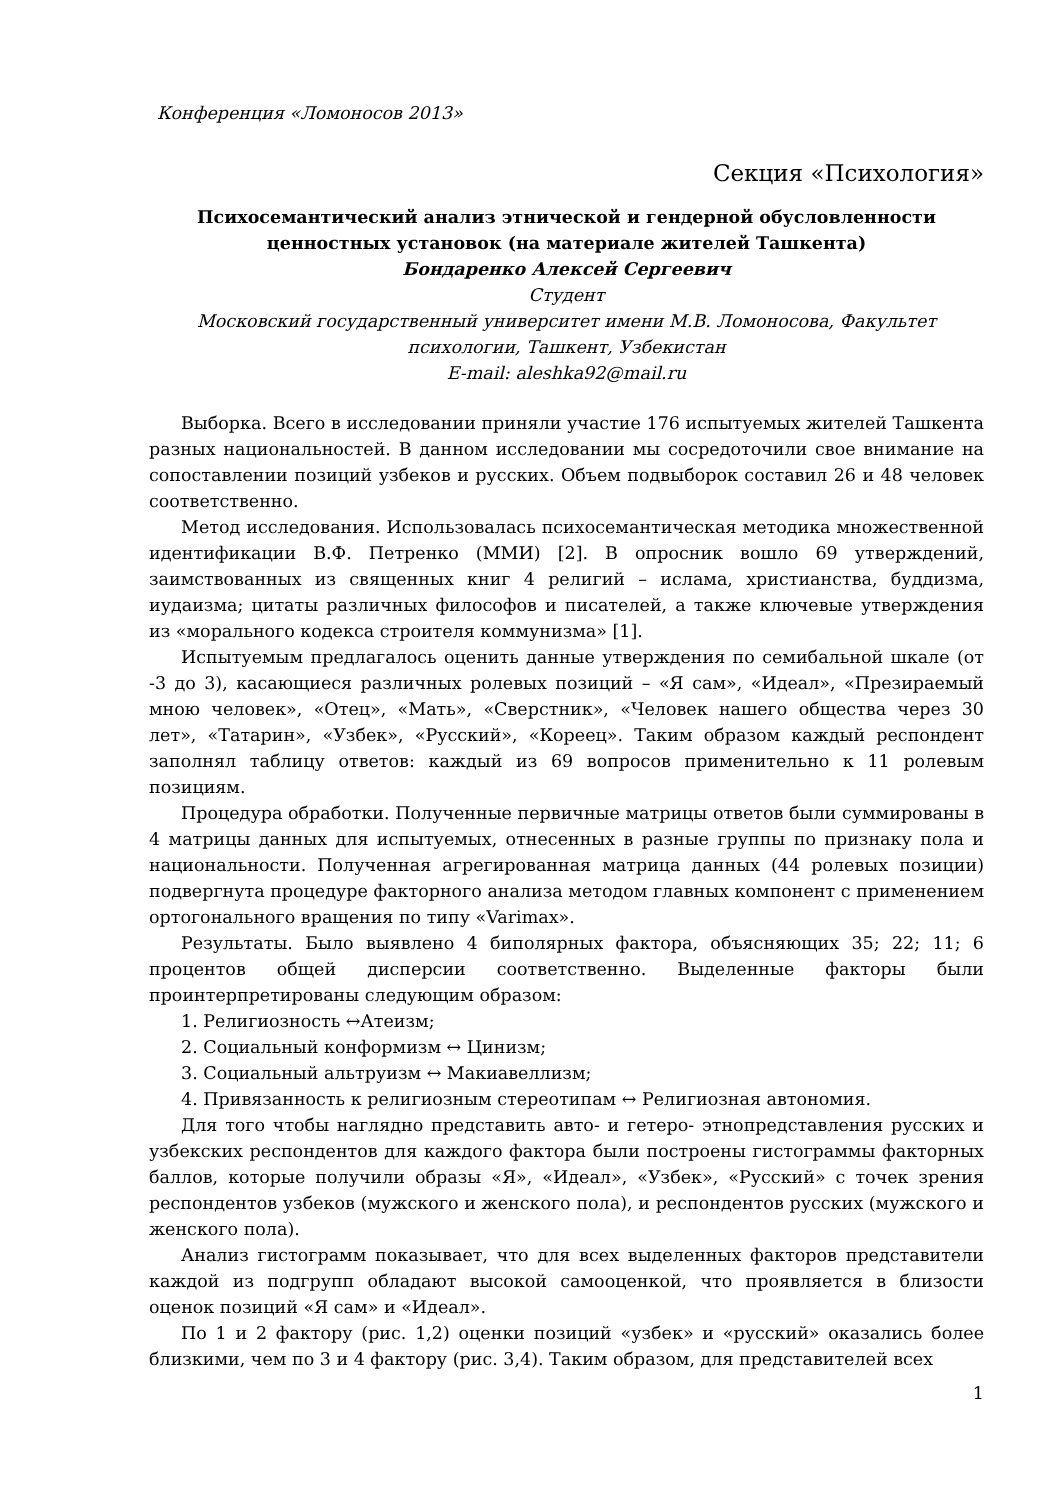Конференция «Ломоносов 2013»
Секция «Психология»
Психосемантический анализ этнической и гендерной обусловленности ценностных установок (на материале жителей Ташкента)
Бондаренко Алексей Сергеевич
Студент
Московский государственный университет имени М.В. Ломоносова, Факультет психологии, Ташкент, Узбекистан
E-mail: aleshka92@mail.ru
Выборка. Всего в исследовании приняли участие 176 испытуемых жителей Ташкента разных национальностей. В данном исследовании мы сосредоточили свое внимание на сопоставлении позиций узбеков и русских. Объем подвыборок составил 26 и 48 человек соответственно.
Метод исследования. Использовалась психосемантическая методика множественной идентификации В.Ф. Петренко (ММИ) [2]. В опросник вошло 69 утверждений, заимствованных из священных книг 4 религий – ислама, христианства, буддизма, иудаизма; цитаты различных философов и писателей, а также ключевые утверждения из «морального кодекса строителя коммунизма» [1].
Испытуемым предлагалось оценить данные утверждения по семибальной шкале (от -3 до 3), касающиеся различных ролевых позиций – «Я сам», «Идеал», «Презираемый мною человек», «Отец», «Мать», «Сверстник», «Человек нашего общества через 30 лет», «Татарин», «Узбек», «Русский», «Кореец». Таким образом каждый респондент заполнял таблицу ответов: каждый из 69 вопросов применительно к 11 ролевым позициям.
Процедура обработки. Полученные первичные матрицы ответов были суммированы в 4 матрицы данных для испытуемых, отнесенных в разные группы по признаку пола и национальности. Полученная агрегированная матрица данных (44 ролевых позиции) подвергнута процедуре факторного анализа методом главных компонент с применением ортогонального вращения по типу «Varimax».
Результаты. Было выявлено 4 биполярных фактора, объясняющих 35; 22; 11; 6 процентов общей дисперсии соответственно. Выделенные факторы были проинтерпретированы следующим образом:
1. Религиозность ↔Атеизм;
2. Социальный конформизм ↔ Цинизм;
3. Социальный альтруизм ↔ Макиавеллизм;
4. Привязанность к религиозным стереотипам ↔ Религиозная автономия.
Для того чтобы наглядно представить авто- и гетеро- этнопредставления русских и узбекских респондентов для каждого фактора были построены гистограммы факторных баллов, которые получили образы «Я», «Идеал», «Узбек», «Русский» с точек зрения респондентов узбеков (мужского и женского пола), и респондентов русских (мужского и женского пола).
Анализ гистограмм показывает, что для всех выделенных факторов представители каждой из подгрупп обладают высокой самооценкой, что проявляется в близости оценок позиций «Я сам» и «Идеал».
По 1 и 2 фактору (рис. 1,2) оценки позиций «узбек» и «русский» оказались более близкими, чем по 3 и 4 фактору (рис. 3,4). Таким образом, для представителей всех
1